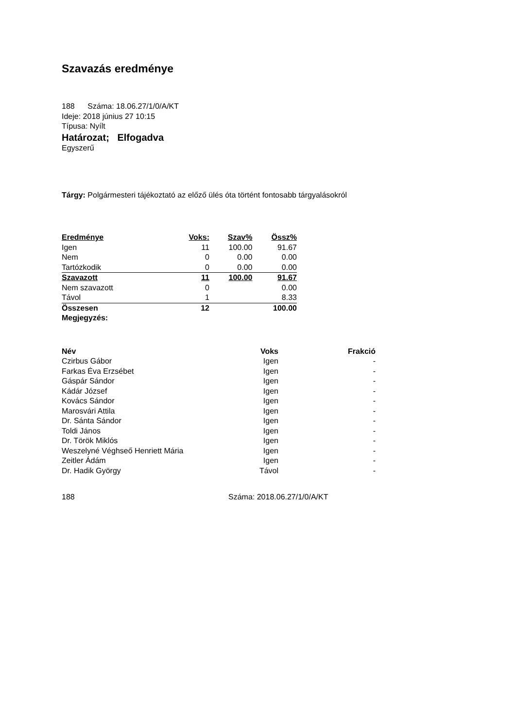Szavazás eredménye
188 Száma: 18.06.27/1/0/A/KT
Ideje: 2018 június 27 10:15
Típusa: Nyílt
Határozat; Elfogadva
Egyszerű
Tárgy: Polgármesteri tájékoztató az előző ülés óta történt fontosabb tárgyalásokról
| Eredménye | Voks: | Szav% | Össz% |
| --- | --- | --- | --- |
| Igen | 11 | 100.00 | 91.67 |
| Nem | 0 | 0.00 | 0.00 |
| Tartózkodik | 0 | 0.00 | 0.00 |
| Szavazott | 11 | 100.00 | 91.67 |
| Nem szavazott | 0 | | 0.00 |
| Távol | 1 | | 8.33 |
| Összesen | 12 | | 100.00 |
| Megjegyzés: | | | |
| Név | Voks | Frakció |
| --- | --- | --- |
| Czirbus Gábor | Igen | - |
| Farkas Éva Erzsébet | Igen | - |
| Gáspár Sándor | Igen | - |
| Kádár József | Igen | - |
| Kovács Sándor | Igen | - |
| Marosvári Attila | Igen | - |
| Dr. Sánta Sándor | Igen | - |
| Toldi János | Igen | - |
| Dr. Török Miklós | Igen | - |
| Weszelyné Véghseő Henriett Mária | Igen | - |
| Zeitler Ádám | Igen | - |
| Dr. Hadik György | Távol | - |
188 Száma: 2018.06.27/1/0/A/KT